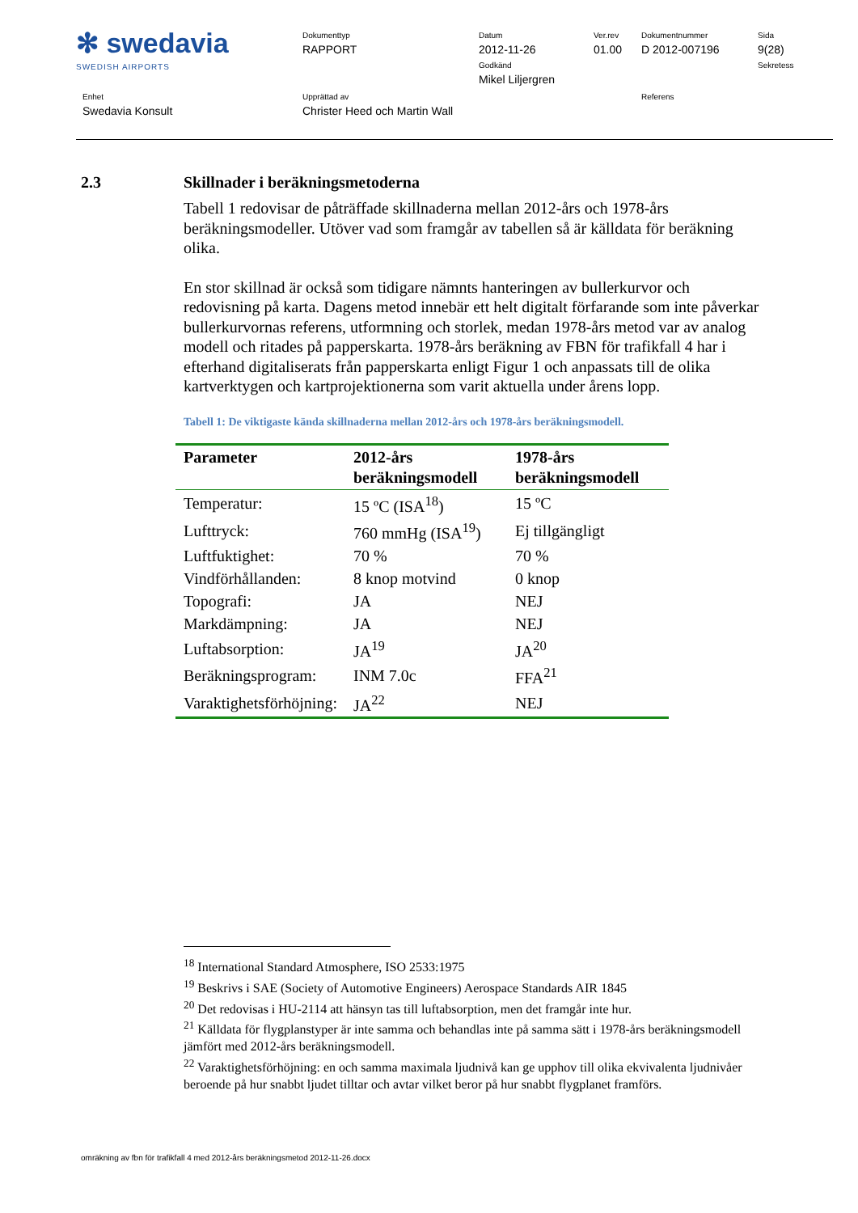| ✻ swedavia SWEDISH AIRPORTS | Dokumenttyp RAPPORT | Datum 2012-11-26 Godkänd Mikel Liljergren | Ver.rev 01.00 | Dokumentnummer D 2012-007196 | Sida 9(28) Sekretess |
| Enhet Swedavia Konsult | Upprättad av Christer Heed och Martin Wall | | | Referens | |
2.3 Skillnader i beräkningsmetoderna
Tabell 1 redovisar de påträffade skillnaderna mellan 2012-års och 1978-års beräkningsmodeller. Utöver vad som framgår av tabellen så är källdata för beräkning olika.
En stor skillnad är också som tidigare nämnts hanteringen av bullerkurvor och redovisning på karta. Dagens metod innebär ett helt digitalt förfarande som inte påverkar bullerkurvornas referens, utformning och storlek, medan 1978-års metod var av analog modell och ritades på papperskarta. 1978-års beräkning av FBN för trafikfall 4 har i efterhand digitaliserats från papperskarta enligt Figur 1 och anpassats till de olika kartverktygen och kartprojektionerna som varit aktuella under årens lopp.
Tabell 1: De viktigaste kända skillnaderna mellan 2012-års och 1978-års beräkningsmodell.
| Parameter | 2012-års beräkningsmodell | 1978-års beräkningsmodell |
| --- | --- | --- |
| Temperatur: | 15 ºC (ISA<sup>18</sup>) | 15 ºC |
| Lufttryck: | 760 mmHg (ISA<sup>19</sup>) | Ej tillgängligt |
| Luftfuktighet: | 70 % | 70 % |
| Vindförhållanden: | 8 knop motvind | 0 knop |
| Topografi: | JA | NEJ |
| Markdämpning: | JA | NEJ |
| Luftabsorption: | JA<sup>19</sup> | JA<sup>20</sup> |
| Beräkningsprogram: | INM 7.0c | FFA<sup>21</sup> |
| Varaktighetsförhöjning: | JA<sup>22</sup> | NEJ |
<sup>18</sup> International Standard Atmosphere, ISO 2533:1975
<sup>19</sup> Beskrivs i SAE (Society of Automotive Engineers) Aerospace Standards AIR 1845
<sup>20</sup> Det redovisas i HU-2114 att hänsyn tas till luftabsorption, men det framgår inte hur.
<sup>21</sup> Källdata för flygplanstyper är inte samma och behandlas inte på samma sätt i 1978-års beräkningsmodell jämfört med 2012-års beräkningsmodell.
<sup>22</sup> Varaktighetsförhöjning: en och samma maximala ljudnivå kan ge upphov till olika ekvivalenta ljudnivåer beroende på hur snabbt ljudet tilltar och avtar vilket beror på hur snabbt flygplanet framförs.
omräkning av fbn för trafikfall 4 med 2012-års beräkningsmetod 2012-11-26.docx